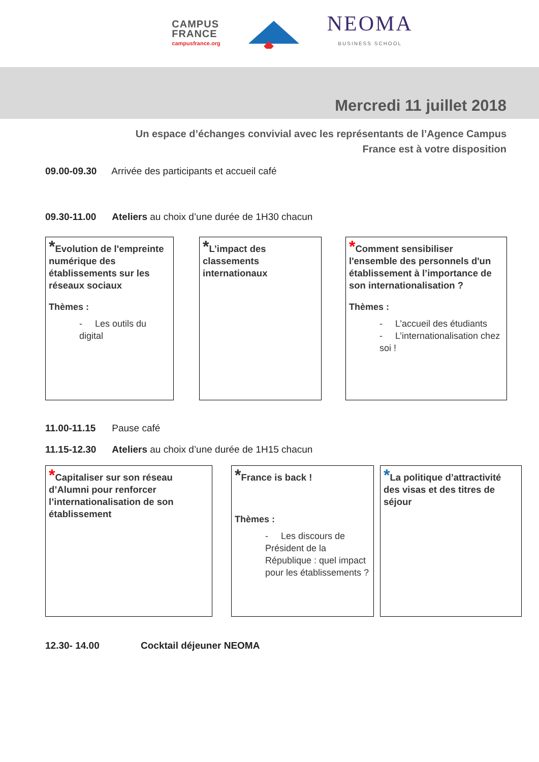CAMPUS
FRANCE
campusfrance.org
NEOMA
BUSINESS SCHOOL
Mercredi 11 juillet 2018
Un espace d’échanges convivial avec les représentants de l’Agence Campus
France est à votre disposition
09.00-09.30 Arrivée des participants et accueil café
09.30-11.00 Ateliers au choix d’une durée de 1H30 chacun
*Evolution de l'empreinte numérique des établissements sur les réseaux sociaux
Thèmes :
- Les outils du digital
*L’impact des classements internationaux
*Comment sensibiliser l'ensemble des personnels d'un établissement à l’importance de son internationalisation ?
Thèmes :
- L’accueil des étudiants
- L’internationalisation chez soi !
11.00-11.15 Pause café
11.15-12.30 Ateliers au choix d’une durée de 1H15 chacun
*Capitaliser sur son réseau d’Alumni pour renforcer l’internationalisation de son établissement
*France is back !
Thèmes :
- Les discours de Président de la République : quel impact pour les établissements ?
*La politique d’attractivité des visas et des titres de séjour
12.30- 14.00 Cocktail déjeuner NEOMA